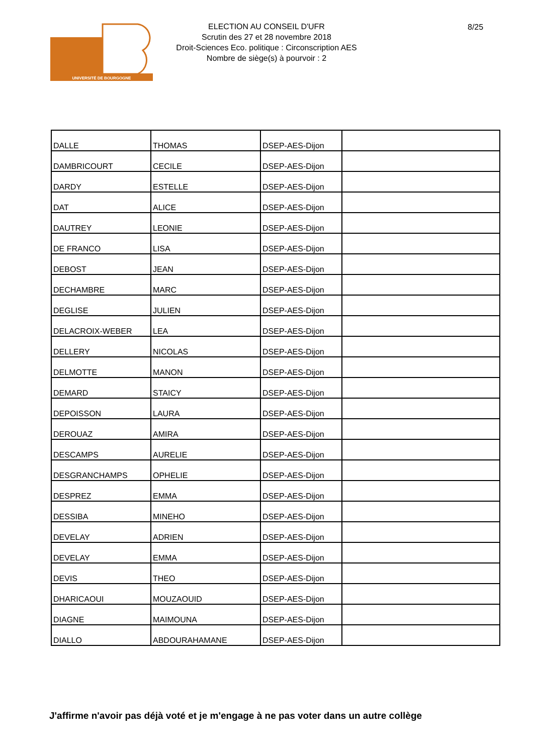UNIVERSITÉ DE BOURGOGNE
ELECTION AU CONSEIL D'UFR
Scrutin des 27 et 28 novembre 2018
Droit-Sciences Eco. politique : Circonscription AES
Nombre de siège(s) à pourvoir : 2
8/25
| DALLE | THOMAS | DSEP-AES-Dijon | |
| DAMBRICOURT | CECILE | DSEP-AES-Dijon | |
| DARDY | ESTELLE | DSEP-AES-Dijon | |
| DAT | ALICE | DSEP-AES-Dijon | |
| DAUTREY | LEONIE | DSEP-AES-Dijon | |
| DE FRANCO | LISA | DSEP-AES-Dijon | |
| DEBOST | JEAN | DSEP-AES-Dijon | |
| DECHAMBRE | MARC | DSEP-AES-Dijon | |
| DEGLISE | JULIEN | DSEP-AES-Dijon | |
| DELACROIX-WEBER | LEA | DSEP-AES-Dijon | |
| DELLERY | NICOLAS | DSEP-AES-Dijon | |
| DELMOTTE | MANON | DSEP-AES-Dijon | |
| DEMARD | STAICY | DSEP-AES-Dijon | |
| DEPOISSON | LAURA | DSEP-AES-Dijon | |
| DEROUAZ | AMIRA | DSEP-AES-Dijon | |
| DESCAMPS | AURELIE | DSEP-AES-Dijon | |
| DESGRANCHAMPS | OPHELIE | DSEP-AES-Dijon | |
| DESPREZ | EMMA | DSEP-AES-Dijon | |
| DESSIBA | MINEHO | DSEP-AES-Dijon | |
| DEVELAY | ADRIEN | DSEP-AES-Dijon | |
| DEVELAY | EMMA | DSEP-AES-Dijon | |
| DEVIS | THEO | DSEP-AES-Dijon | |
| DHARICAOUI | MOUZAOUID | DSEP-AES-Dijon | |
| DIAGNE | MAIMOUNA | DSEP-AES-Dijon | |
| DIALLO | ABDOURAHAMANE | DSEP-AES-Dijon | |
J'affirme n'avoir pas déjà voté et je m'engage à ne pas voter dans un autre collège